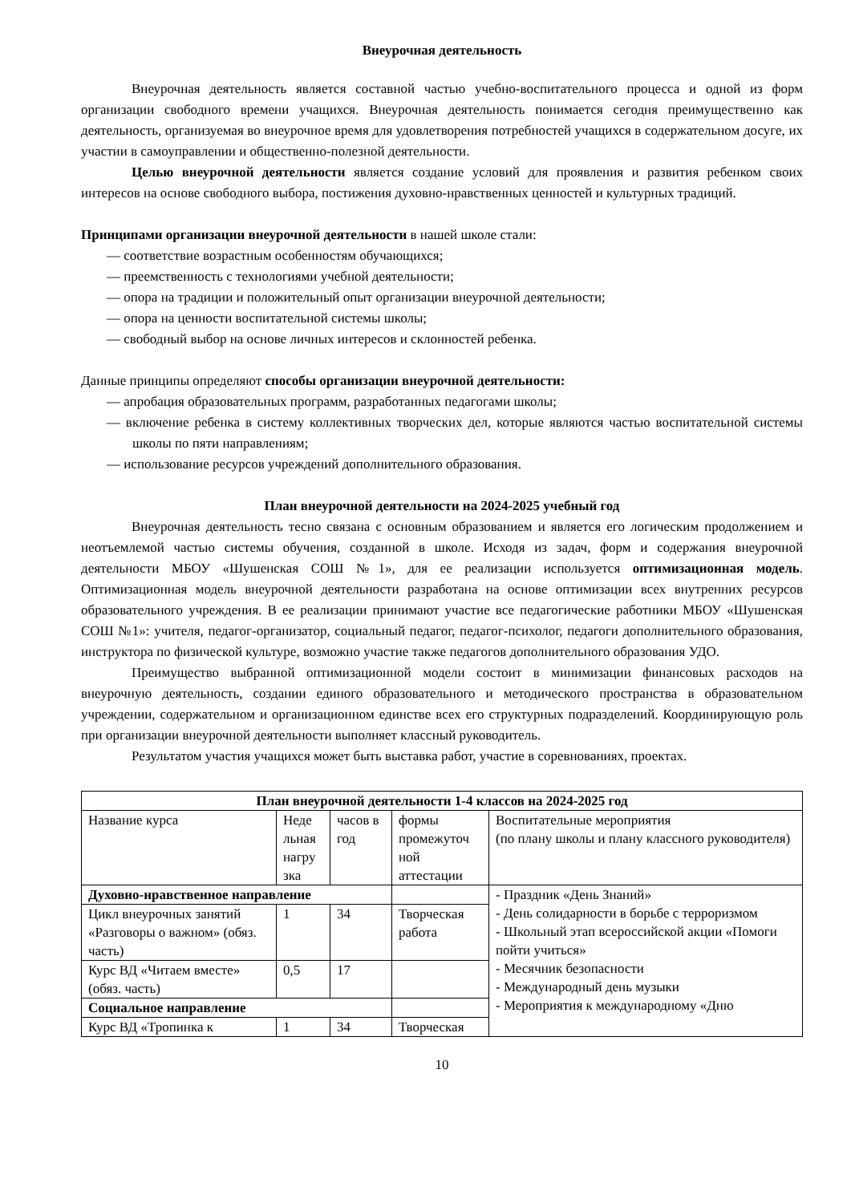Внеурочная деятельность
Внеурочная деятельность является составной частью учебно-воспитательного процесса и одной из форм организации свободного времени учащихся. Внеурочная деятельность понимается сегодня преимущественно как деятельность, организуемая во внеурочное время для удовлетворения потребностей учащихся в содержательном досуге, их участии в самоуправлении и общественно-полезной деятельности.
Целью внеурочной деятельности является создание условий для проявления и развития ребенком своих интересов на основе свободного выбора, постижения духовно-нравственных ценностей и культурных традиций.
Принципами организации внеурочной деятельности в нашей школе стали:
— соответствие возрастным особенностям обучающихся;
— преемственность с технологиями учебной деятельности;
— опора на традиции и положительный опыт организации внеурочной деятельности;
— опора на ценности воспитательной системы школы;
— свободный выбор на основе личных интересов и склонностей ребенка.
Данные принципы определяют способы организации внеурочной деятельности:
— апробация образовательных программ, разработанных педагогами школы;
— включение ребенка в систему коллективных творческих дел, которые являются частью воспитательной системы школы по пяти направлениям;
— использование ресурсов учреждений дополнительного образования.
План внеурочной деятельности на 2024-2025 учебный год
Внеурочная деятельность тесно связана с основным образованием и является его логическим продолжением и неотъемлемой частью системы обучения, созданной в школе. Исходя из задач, форм и содержания внеурочной деятельности МБОУ «Шушенская СОШ №1», для ее реализации используется оптимизационная модель. Оптимизационная модель внеурочной деятельности разработана на основе оптимизации всех внутренних ресурсов образовательного учреждения. В ее реализации принимают участие все педагогические работники МБОУ «Шушенская СОШ №1»: учителя, педагог-организатор, социальный педагог, педагог-психолог, педагоги дополнительного образования, инструктора по физической культуре, возможно участие также педагогов дополнительного образования УДО.
Преимущество выбранной оптимизационной модели состоит в минимизации финансовых расходов на внеурочную деятельность, создании единого образовательного и методического пространства в образовательном учреждении, содержательном и организационном единстве всех его структурных подразделений. Координирующую роль при организации внеурочной деятельности выполняет классный руководитель.
Результатом участия учащихся может быть выставка работ, участие в соревнованиях, проектах.
| План внеурочной деятельности 1-4 классов на 2024-2025 год | | | | |
| --- | --- | --- | --- | --- |
| Название курса | Неде льная нагру зка | часов в год | формы промежуточ ной аттестации | Воспитательные мероприятия (по плану школы и плану классного руководителя) |
| Духовно-нравственное направление | | | | - Праздник «День Знаний» - День солидарности в борьбе с терроризмом - Школьный этап всероссийской акции «Помоги пойти учиться» - Месячник безопасности - Международный день музыки - Мероприятия к международному «Дню |
| Цикл внеурочных занятий «Разговоры о важном» (обяз. часть) | 1 | 34 | Творческая работа | |
| Курс ВД «Читаем вместе» (обяз. часть) | 0,5 | 17 | | |
| Социальное направление | | | | |
| Курс ВД «Тропинка к | 1 | 34 | Творческая | |
10